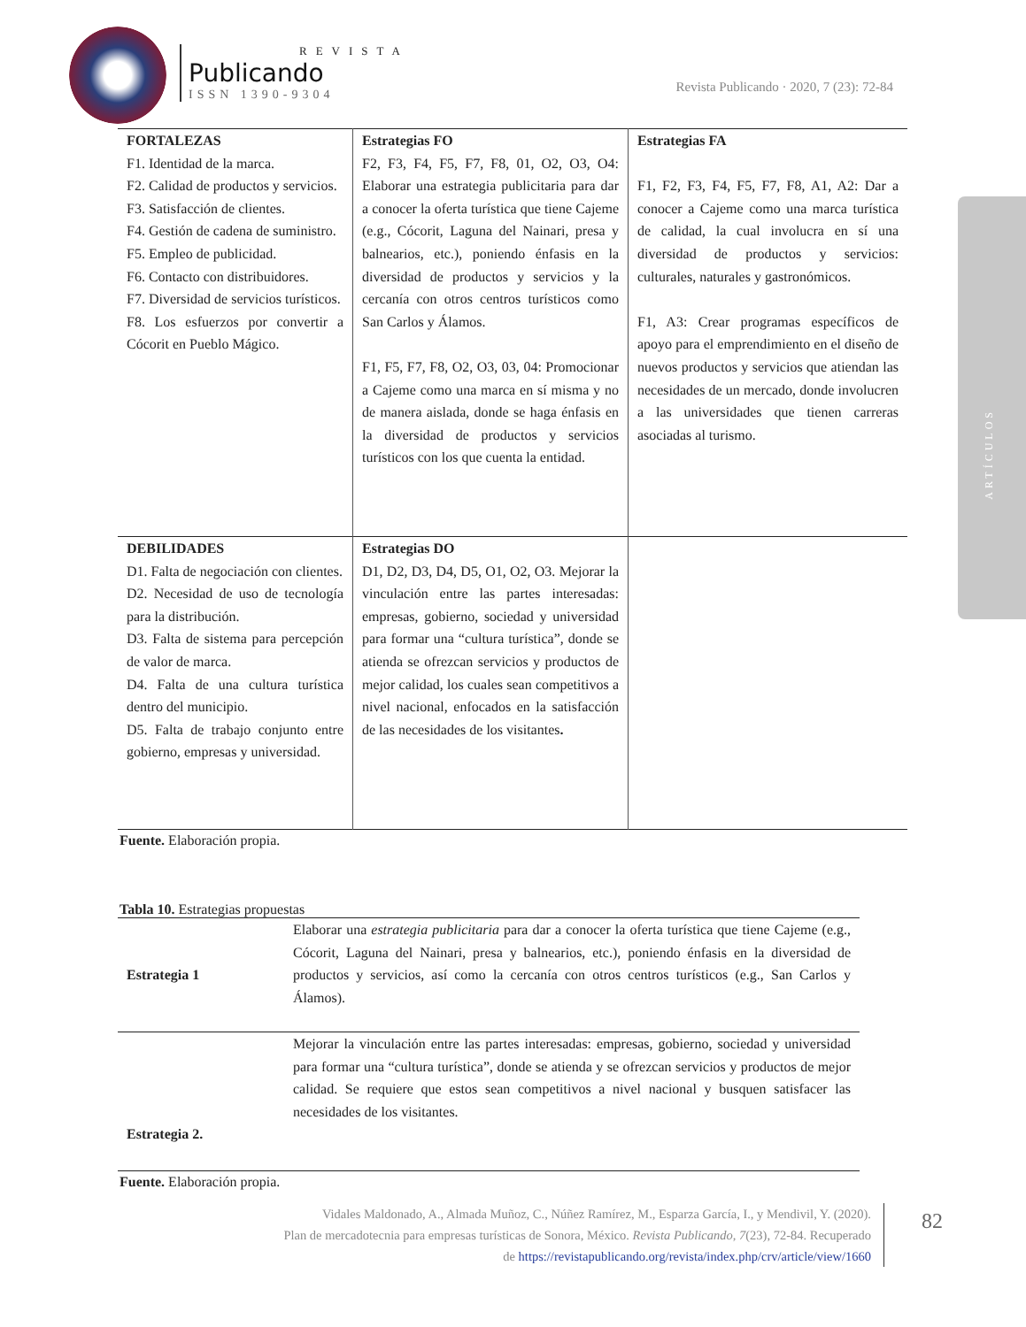REVISTA
Publicando
ISSN 1390-9304
Revista Publicando · 2020, 7 (23): 72-84
ARTÍCULOS
| FORTALEZAS F1. Identidad de la marca. F2. Calidad de productos y servicios. F3. Satisfacción de clientes. F4. Gestión de cadena de suministro. F5. Empleo de publicidad. F6. Contacto con distribuidores. F7. Diversidad de servicios turísticos. F8. Los esfuerzos por convertir a Cócorit en Pueblo Mágico. | Estrategias FO F2, F3, F4, F5, F7, F8, 01, O2, O3, O4: Elaborar una estrategia publicitaria para dar a conocer la oferta turística que tiene Cajeme (e.g., Cócorit, Laguna del Nainari, presa y balnearios, etc.), poniendo énfasis en la diversidad de productos y servicios y la cercanía con otros centros turísticos como San Carlos y Álamos. F1, F5, F7, F8, O2, O3, 03, 04: Promocionar a Cajeme como una marca en sí misma y no de manera aislada, donde se haga énfasis en la diversidad de productos y servicios turísticos con los que cuenta la entidad. | Estrategias FA F1, F2, F3, F4, F5, F7, F8, A1, A2: Dar a conocer a Cajeme como una marca turística de calidad, la cual involucra en sí una diversidad de productos y servicios: culturales, naturales y gastronómicos. F1, A3: Crear programas específicos de apoyo para el emprendimiento en el diseño de nuevos productos y servicios que atiendan las necesidades de un mercado, donde involucren a las universidades que tienen carreras asociadas al turismo. |
| DEBILIDADES D1. Falta de negociación con clientes. D2. Necesidad de uso de tecnología para la distribución. D3. Falta de sistema para percepción de valor de marca. D4. Falta de una cultura turística dentro del municipio. D5. Falta de trabajo conjunto entre gobierno, empresas y universidad. | Estrategias DO D1, D2, D3, D4, D5, O1, O2, O3. Mejorar la vinculación entre las partes interesadas: empresas, gobierno, sociedad y universidad para formar una “cultura turística”, donde se atienda se ofrezcan servicios y productos de mejor calidad, los cuales sean competitivos a nivel nacional, enfocados en la satisfacción de las necesidades de los visitantes . | |
Fuente. Elaboración propia.
Tabla 10. Estrategias propuestas
| Estrategia 1 | Elaborar una estrategia publicitaria para dar a conocer la oferta turística que tiene Cajeme (e.g., Cócorit, Laguna del Nainari, presa y balnearios, etc.), poniendo énfasis en la diversidad de productos y servicios, así como la cercanía con otros centros turísticos (e.g., San Carlos y Álamos). |
| Estrategia 2. | Mejorar la vinculación entre las partes interesadas: empresas, gobierno, sociedad y universidad para formar una “cultura turística”, donde se atienda y se ofrezcan servicios y productos de mejor calidad. Se requiere que estos sean competitivos a nivel nacional y busquen satisfacer las necesidades de los visitantes. |
Fuente. Elaboración propia.
Vidales Maldonado, A., Almada Muñoz, C., Núñez Ramírez, M., Esparza García, I., y Mendivil, Y. (2020).
Plan de mercadotecnia para empresas turísticas de Sonora, México. Revista Publicando, 7(23), 72-84. Recuperado
de https://revistapublicando.org/revista/index.php/crv/article/view/1660
82